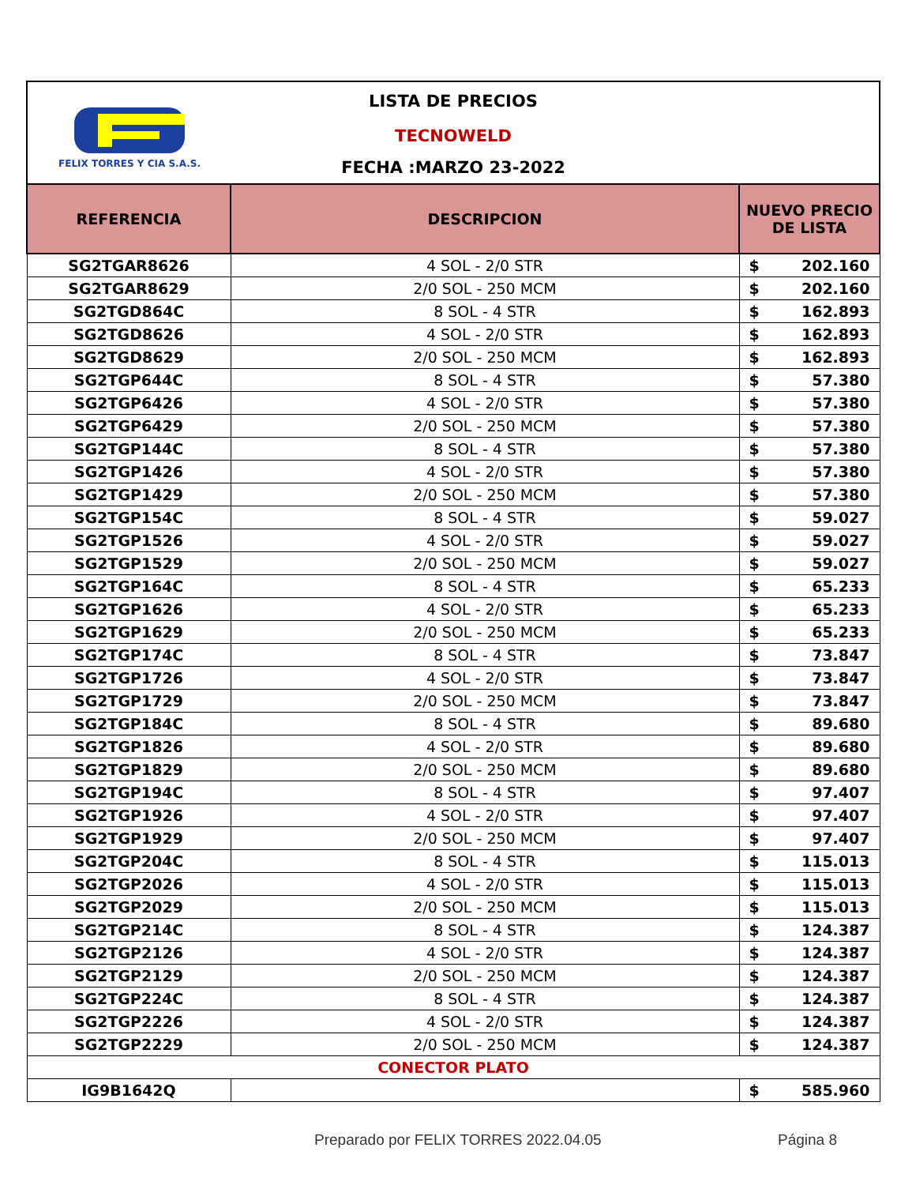FELIX TORRES Y CIA S.A.S.
LISTA DE PRECIOS
TECNOWELD
FECHA :MARZO 23-2022
| REFERENCIA | DESCRIPCION | NUEVO PRECIO DE LISTA |
| --- | --- | --- |
| SG2TGAR8626 | 4 SOL - 2/0 STR | $ 202.160 |
| SG2TGAR8629 | 2/0 SOL - 250 MCM | $ 202.160 |
| SG2TGD864C | 8 SOL - 4 STR | $ 162.893 |
| SG2TGD8626 | 4 SOL - 2/0 STR | $ 162.893 |
| SG2TGD8629 | 2/0 SOL - 250 MCM | $ 162.893 |
| SG2TGP644C | 8 SOL - 4 STR | $ 57.380 |
| SG2TGP6426 | 4 SOL - 2/0 STR | $ 57.380 |
| SG2TGP6429 | 2/0 SOL - 250 MCM | $ 57.380 |
| SG2TGP144C | 8 SOL - 4 STR | $ 57.380 |
| SG2TGP1426 | 4 SOL - 2/0 STR | $ 57.380 |
| SG2TGP1429 | 2/0 SOL - 250 MCM | $ 57.380 |
| SG2TGP154C | 8 SOL - 4 STR | $ 59.027 |
| SG2TGP1526 | 4 SOL - 2/0 STR | $ 59.027 |
| SG2TGP1529 | 2/0 SOL - 250 MCM | $ 59.027 |
| SG2TGP164C | 8 SOL - 4 STR | $ 65.233 |
| SG2TGP1626 | 4 SOL - 2/0 STR | $ 65.233 |
| SG2TGP1629 | 2/0 SOL - 250 MCM | $ 65.233 |
| SG2TGP174C | 8 SOL - 4 STR | $ 73.847 |
| SG2TGP1726 | 4 SOL - 2/0 STR | $ 73.847 |
| SG2TGP1729 | 2/0 SOL - 250 MCM | $ 73.847 |
| SG2TGP184C | 8 SOL - 4 STR | $ 89.680 |
| SG2TGP1826 | 4 SOL - 2/0 STR | $ 89.680 |
| SG2TGP1829 | 2/0 SOL - 250 MCM | $ 89.680 |
| SG2TGP194C | 8 SOL - 4 STR | $ 97.407 |
| SG2TGP1926 | 4 SOL - 2/0 STR | $ 97.407 |
| SG2TGP1929 | 2/0 SOL - 250 MCM | $ 97.407 |
| SG2TGP204C | 8 SOL - 4 STR | $ 115.013 |
| SG2TGP2026 | 4 SOL - 2/0 STR | $ 115.013 |
| SG2TGP2029 | 2/0 SOL - 250 MCM | $ 115.013 |
| SG2TGP214C | 8 SOL - 4 STR | $ 124.387 |
| SG2TGP2126 | 4 SOL - 2/0 STR | $ 124.387 |
| SG2TGP2129 | 2/0 SOL - 250 MCM | $ 124.387 |
| SG2TGP224C | 8 SOL - 4 STR | $ 124.387 |
| SG2TGP2226 | 4 SOL - 2/0 STR | $ 124.387 |
| SG2TGP2229 | 2/0 SOL - 250 MCM | $ 124.387 |
| CONECTOR PLATO | | |
| IG9B1642Q | | $ 585.960 |
Preparado por FELIX TORRES 2022.04.05 Página 8